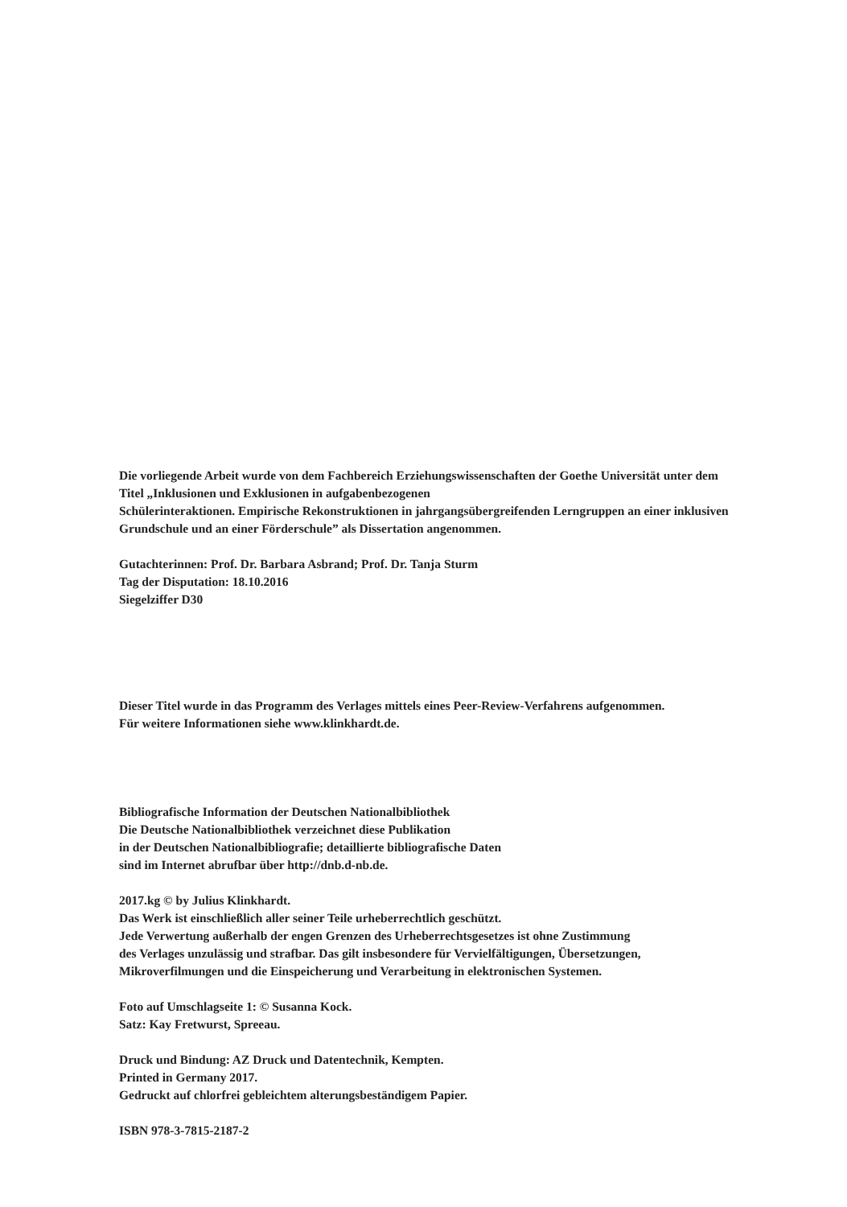Die vorliegende Arbeit wurde von dem Fachbereich Erziehungswissenschaften der Goethe Universität unter dem
Titel „Inklusionen und Exklusionen in aufgabenbezogenen
Schülerinteraktionen. Empirische Rekonstruktionen in jahrgangsübergreifenden Lerngruppen an einer inklusiven
Grundschule und an einer Förderschule” als Dissertation angenommen.
Gutachterinnen: Prof. Dr. Barbara Asbrand; Prof. Dr. Tanja Sturm
Tag der Disputation: 18.10.2016
Siegelziffer D30
Dieser Titel wurde in das Programm des Verlages mittels eines Peer-Review-Verfahrens aufgenommen.
Für weitere Informationen siehe www.klinkhardt.de.
Bibliografische Information der Deutschen Nationalbibliothek
Die Deutsche Nationalbibliothek verzeichnet diese Publikation
in der Deutschen Nationalbibliografie; detaillierte bibliografische Daten
sind im Internet abrufbar über http://dnb.d-nb.de.
2017.kg © by Julius Klinkhardt.
Das Werk ist einschließlich aller seiner Teile urheberrechtlich geschützt.
Jede Verwertung außerhalb der engen Grenzen des Urheberrechtsgesetzes ist ohne Zustimmung
des Verlages unzulässig und strafbar. Das gilt insbesondere für Vervielfältigungen, Übersetzungen,
Mikroverfilmungen und die Einspeicherung und Verarbeitung in elektronischen Systemen.
Foto auf Umschlagseite 1: © Susanna Kock.
Satz: Kay Fretwurst, Spreeau.
Druck und Bindung: AZ Druck und Datentechnik, Kempten.
Printed in Germany 2017.
Gedruckt auf chlorfrei gebleichtem alterungsbeständigem Papier.
ISBN 978-3-7815-2187-2